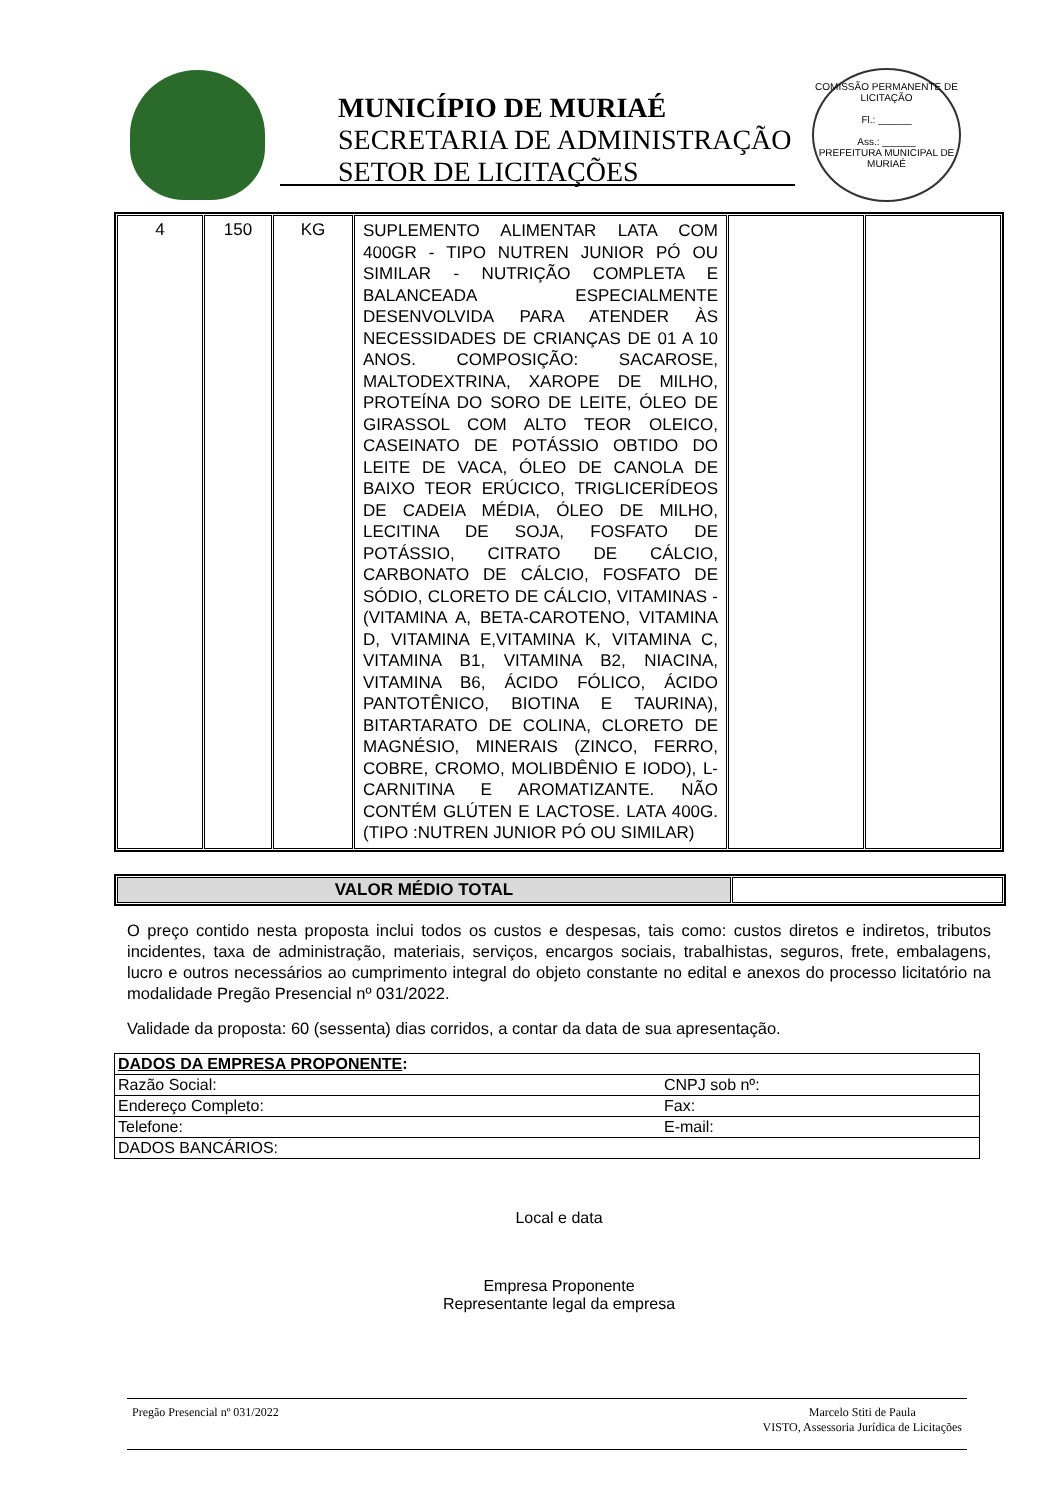MUNICÍPIO DE MURIAÉ
SECRETARIA DE ADMINISTRAÇÃO
SETOR DE LICITAÇÕES
COMISSÃO PERMANENTE DE LICITAÇÃO
Fl.: ______
Ass.: ______
PREFEITURA MUNICIPAL DE MURIAÉ
| 4 | 150 | KG | SUPLEMENTO ALIMENTAR LATA COM 400GR - TIPO NUTREN JUNIOR PÓ OU SIMILAR - NUTRIÇÃO COMPLETA E BALANCEADA ESPECIALMENTE DESENVOLVIDA PARA ATENDER ÀS NECESSIDADES DE CRIANÇAS DE 01 A 10 ANOS. COMPOSIÇÃO: SACAROSE, MALTODEXTRINA, XAROPE DE MILHO, PROTEÍNA DO SORO DE LEITE, ÓLEO DE GIRASSOL COM ALTO TEOR OLEICO, CASEINATO DE POTÁSSIO OBTIDO DO LEITE DE VACA, ÓLEO DE CANOLA DE BAIXO TEOR ERÚCICO, TRIGLICERÍDEOS DE CADEIA MÉDIA, ÓLEO DE MILHO, LECITINA DE SOJA, FOSFATO DE POTÁSSIO, CITRATO DE CÁLCIO, CARBONATO DE CÁLCIO, FOSFATO DE SÓDIO, CLORETO DE CÁLCIO, VITAMINAS - (VITAMINA A, BETA-CAROTENO, VITAMINA D, VITAMINA E,VITAMINA K, VITAMINA C, VITAMINA B1, VITAMINA B2, NIACINA, VITAMINA B6, ÁCIDO FÓLICO, ÁCIDO PANTOTÊNICO, BIOTINA E TAURINA), BITARTARATO DE COLINA, CLORETO DE MAGNÉSIO, MINERAIS (ZINCO, FERRO, COBRE, CROMO, MOLIBDÊNIO E IODO), L-CARNITINA E AROMATIZANTE. NÃO CONTÉM GLÚTEN E LACTOSE. LATA 400G. (TIPO :NUTREN JUNIOR PÓ OU SIMILAR) | | |
| VALOR MÉDIO TOTAL | |
O preço contido nesta proposta inclui todos os custos e despesas, tais como: custos diretos e indiretos, tributos incidentes, taxa de administração, materiais, serviços, encargos sociais, trabalhistas, seguros, frete, embalagens, lucro e outros necessários ao cumprimento integral do objeto constante no edital e anexos do processo licitatório na modalidade Pregão Presencial nº 031/2022.
Validade da proposta: 60 (sessenta) dias corridos, a contar da data de sua apresentação.
| DADOS DA EMPRESA PROPONENTE : | |
| Razão Social: | CNPJ sob nº: |
| Endereço Completo: | Fax: |
| Telefone: | E-mail: |
| DADOS BANCÁRIOS: | |
Local e data
Empresa Proponente
Representante legal da empresa
Pregão Presencial nº 031/2022 Marcelo Stiti de Paula
VISTO, Assessoria Jurídica de Licitações